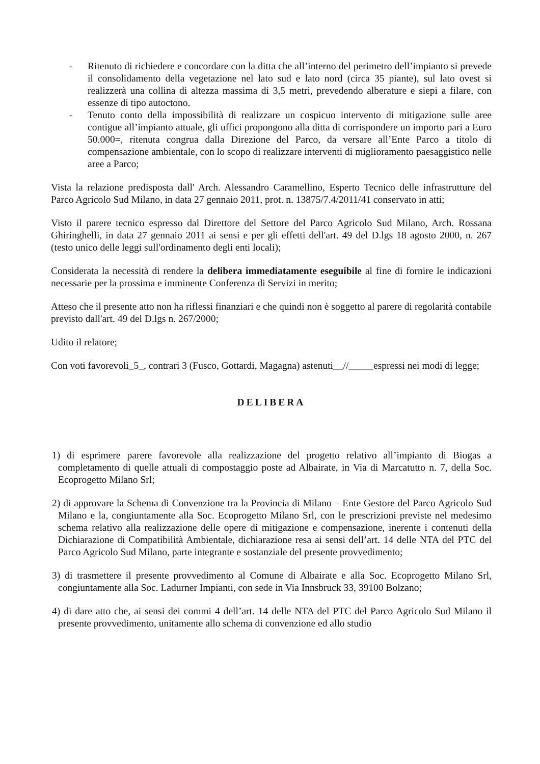- Ritenuto di richiedere e concordare con la ditta che all’interno del perimetro dell’impianto si prevede il consolidamento della vegetazione nel lato sud e lato nord (circa 35 piante), sul lato ovest si realizzerà una collina di altezza massima di 3,5 metri, prevedendo alberature e siepi a filare, con essenze di tipo autoctono.
- Tenuto conto della impossibilità di realizzare un cospicuo intervento di mitigazione sulle aree contigue all’impianto attuale, gli uffici propongono alla ditta di corrispondere un importo pari a Euro 50.000=, ritenuta congrua dalla Direzione del Parco, da versare all’Ente Parco a titolo di compensazione ambientale, con lo scopo di realizzare interventi di miglioramento paesaggistico nelle aree a Parco;
Vista la relazione predisposta dall' Arch. Alessandro Caramellino, Esperto Tecnico delle infrastrutture del Parco Agricolo Sud Milano, in data 27 gennaio 2011, prot. n. 13875/7.4/2011/41 conservato in atti;
Visto il parere tecnico espresso dal Direttore del Settore del Parco Agricolo Sud Milano, Arch. Rossana Ghiringhelli, in data 27 gennaio 2011 ai sensi e per gli effetti dell'art. 49 del D.lgs 18 agosto 2000, n. 267 (testo unico delle leggi sull'ordinamento degli enti locali);
Considerata la necessità di rendere la delibera immediatamente eseguibile al fine di fornire le indicazioni necessarie per la prossima e imminente Conferenza di Servizi in merito;
Atteso che il presente atto non ha riflessi finanziari e che quindi non è soggetto al parere di regolarità contabile previsto dall'art. 49 del D.lgs n. 267/2000;
Udito il relatore;
Con voti favorevoli_5_, contrari 3 (Fusco, Gottardi, Magagna) astenuti__//_____espressi nei modi di legge;
DELIBERA
1) di esprimere parere favorevole alla realizzazione del progetto relativo all’impianto di Biogas a completamento di quelle attuali di compostaggio poste ad Albairate, in Via di Marcatutto n. 7, della Soc. Ecoprogetto Milano Srl;
2) di approvare la Schema di Convenzione tra la Provincia di Milano – Ente Gestore del Parco Agricolo Sud Milano e la, congiuntamente alla Soc. Ecoprogetto Milano Srl, con le prescrizioni previste nel medesimo schema relativo alla realizzazione delle opere di mitigazione e compensazione, inerente i contenuti della Dichiarazione di Compatibilità Ambientale, dichiarazione resa ai sensi dell’art. 14 delle NTA del PTC del Parco Agricolo Sud Milano, parte integrante e sostanziale del presente provvedimento;
3) di trasmettere il presente provvedimento al Comune di Albairate e alla Soc. Ecoprogetto Milano Srl, congiuntamente alla Soc. Ladurner Impianti, con sede in Via Innsbruck 33, 39100 Bolzano;
4) di dare atto che, ai sensi dei commi 4 dell’art. 14 delle NTA del PTC del Parco Agricolo Sud Milano il presente provvedimento, unitamente allo schema di convenzione ed allo studio